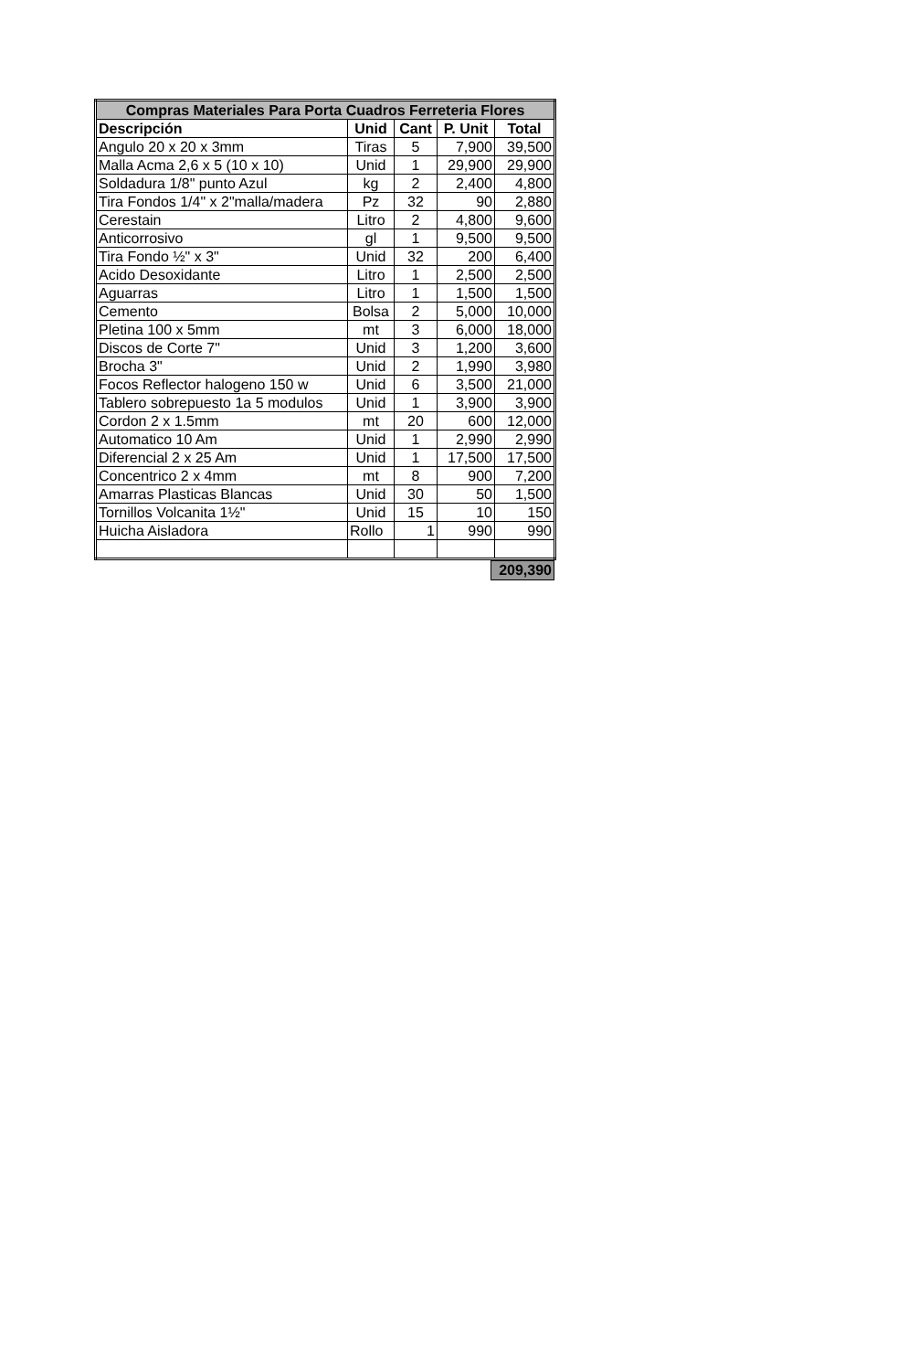| Compras Materiales Para Porta Cuadros Ferreteria Flores | | | | |
| Descripción | Unid | Cant | P. Unit | Total |
| Angulo 20 x 20 x 3mm | Tiras | 5 | 7,900 | 39,500 |
| Malla Acma 2,6 x 5 (10 x 10) | Unid | 1 | 29,900 | 29,900 |
| Soldadura 1/8" punto Azul | kg | 2 | 2,400 | 4,800 |
| Tira Fondos 1/4" x 2"malla/madera | Pz | 32 | 90 | 2,880 |
| Cerestain | Litro | 2 | 4,800 | 9,600 |
| Anticorrosivo | gl | 1 | 9,500 | 9,500 |
| Tira Fondo ½" x 3" | Unid | 32 | 200 | 6,400 |
| Acido Desoxidante | Litro | 1 | 2,500 | 2,500 |
| Aguarras | Litro | 1 | 1,500 | 1,500 |
| Cemento | Bolsa | 2 | 5,000 | 10,000 |
| Pletina 100 x 5mm | mt | 3 | 6,000 | 18,000 |
| Discos de Corte 7" | Unid | 3 | 1,200 | 3,600 |
| Brocha 3" | Unid | 2 | 1,990 | 3,980 |
| Focos Reflector halogeno 150 w | Unid | 6 | 3,500 | 21,000 |
| Tablero sobrepuesto 1a 5 modulos | Unid | 1 | 3,900 | 3,900 |
| Cordon 2 x 1.5mm | mt | 20 | 600 | 12,000 |
| Automatico 10 Am | Unid | 1 | 2,990 | 2,990 |
| Diferencial 2 x 25 Am | Unid | 1 | 17,500 | 17,500 |
| Concentrico 2 x 4mm | mt | 8 | 900 | 7,200 |
| Amarras Plasticas Blancas | Unid | 30 | 50 | 1,500 |
| Tornillos Volcanita 1½" | Unid | 15 | 10 | 150 |
| Huicha Aisladora | Rollo | 1 | 990 | 990 |
209,390